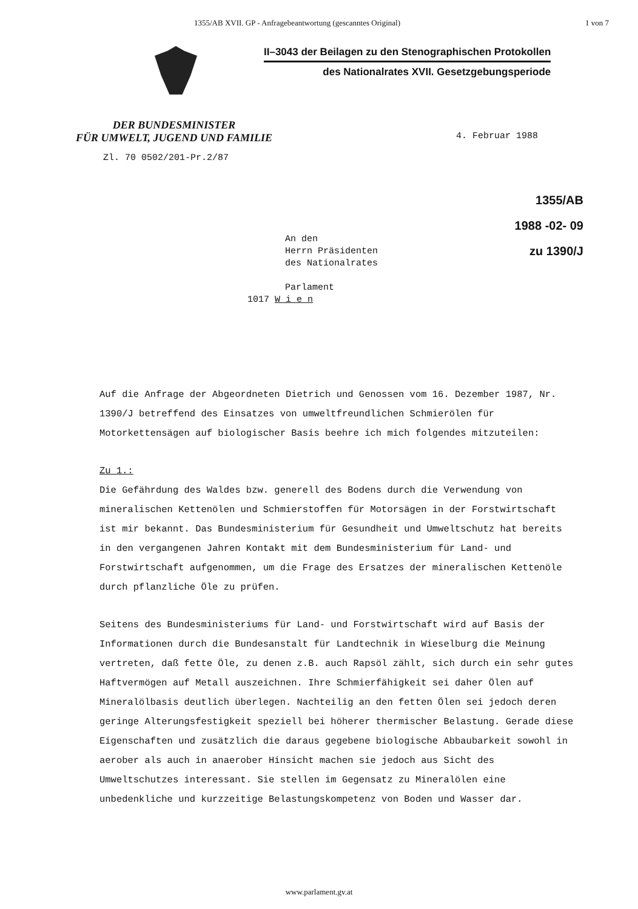1355/AB XVII. GP - Anfragebeantwortung (gescanntes Original) 1 von 7
II–3043 der Beilagen zu den Stenographischen Protokollen
des Nationalrates XVII. Gesetzgebungsperiode
DER BUNDESMINISTER
FÜR UMWELT, JUGEND UND FAMILIE
4. Februar 1988
Zl. 70 0502/201-Pr.2/87
1355/AB
1988 -02- 09
zu 1390/J
An den
Herrn Präsidenten
des Nationalrates
Parlament
1017 W i e n
Auf die Anfrage der Abgeordneten Dietrich und Genossen vom 16. Dezember 1987, Nr. 1390/J betreffend des Einsatzes von umweltfreundlichen Schmierölen für Motorkettensägen auf biologischer Basis beehre ich mich folgendes mitzuteilen:
Zu 1.:
Die Gefährdung des Waldes bzw. generell des Bodens durch die Verwendung von mineralischen Kettenölen und Schmierstoffen für Motorsägen in der Forstwirtschaft ist mir bekannt. Das Bundesministerium für Gesundheit und Umweltschutz hat bereits in den vergangenen Jahren Kontakt mit dem Bundesministerium für Land- und Forstwirtschaft aufgenommen, um die Frage des Ersatzes der mineralischen Kettenöle durch pflanzliche Öle zu prüfen.
Seitens des Bundesministeriums für Land- und Forstwirtschaft wird auf Basis der Informationen durch die Bundesanstalt für Landtechnik in Wieselburg die Meinung vertreten, daß fette Öle, zu denen z.B. auch Rapsöl zählt, sich durch ein sehr gutes Haftvermögen auf Metall auszeichnen. Ihre Schmierfähigkeit sei daher Ölen auf Mineralölbasis deutlich überlegen. Nachteilig an den fetten Ölen sei jedoch deren geringe Alterungsfestigkeit speziell bei höherer thermischer Belastung. Gerade diese Eigenschaften und zusätzlich die daraus gegebene biologische Abbaubarkeit sowohl in aerober als auch in anaerober Hinsicht machen sie jedoch aus Sicht des Umweltschutzes interessant. Sie stellen im Gegensatz zu Mineralölen eine unbedenkliche und kurzzeitige Belastungskompetenz von Boden und Wasser dar.
www.parlament.gv.at